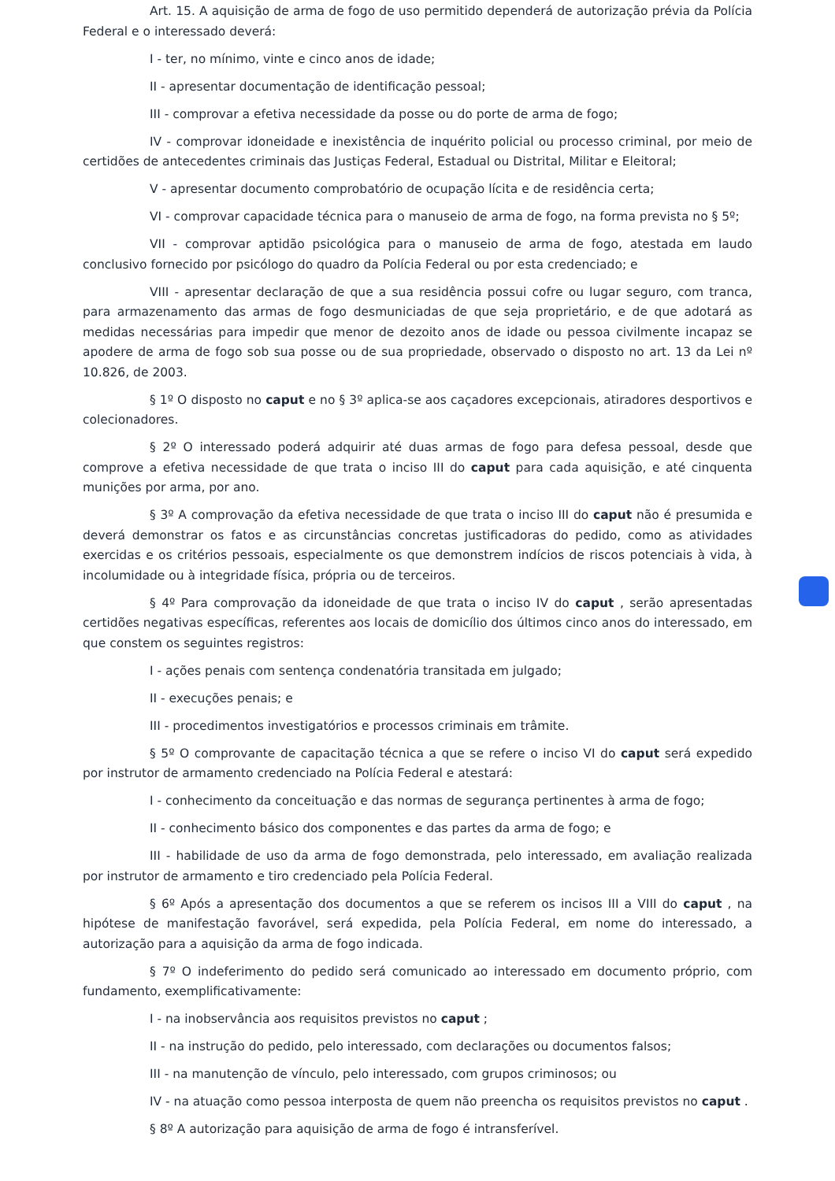Art. 15. A aquisição de arma de fogo de uso permitido dependerá de autorização prévia da Polícia Federal e o interessado deverá:
I - ter, no mínimo, vinte e cinco anos de idade;
II - apresentar documentação de identificação pessoal;
III - comprovar a efetiva necessidade da posse ou do porte de arma de fogo;
IV - comprovar idoneidade e inexistência de inquérito policial ou processo criminal, por meio de certidões de antecedentes criminais das Justiças Federal, Estadual ou Distrital, Militar e Eleitoral;
V - apresentar documento comprobatório de ocupação lícita e de residência certa;
VI - comprovar capacidade técnica para o manuseio de arma de fogo, na forma prevista no § 5º;
VII - comprovar aptidão psicológica para o manuseio de arma de fogo, atestada em laudo conclusivo fornecido por psicólogo do quadro da Polícia Federal ou por esta credenciado; e
VIII - apresentar declaração de que a sua residência possui cofre ou lugar seguro, com tranca, para armazenamento das armas de fogo desmuniciadas de que seja proprietário, e de que adotará as medidas necessárias para impedir que menor de dezoito anos de idade ou pessoa civilmente incapaz se apodere de arma de fogo sob sua posse ou de sua propriedade, observado o disposto no art. 13 da Lei nº 10.826, de 2003.
§ 1º O disposto no caput e no § 3º aplica-se aos caçadores excepcionais, atiradores desportivos e colecionadores.
§ 2º O interessado poderá adquirir até duas armas de fogo para defesa pessoal, desde que comprove a efetiva necessidade de que trata o inciso III do caput para cada aquisição, e até cinquenta munições por arma, por ano.
§ 3º A comprovação da efetiva necessidade de que trata o inciso III do caput não é presumida e deverá demonstrar os fatos e as circunstâncias concretas justificadoras do pedido, como as atividades exercidas e os critérios pessoais, especialmente os que demonstrem indícios de riscos potenciais à vida, à incolumidade ou à integridade física, própria ou de terceiros.
§ 4º Para comprovação da idoneidade de que trata o inciso IV do caput , serão apresentadas certidões negativas específicas, referentes aos locais de domicílio dos últimos cinco anos do interessado, em que constem os seguintes registros:
I - ações penais com sentença condenatória transitada em julgado;
II - execuções penais; e
III - procedimentos investigatórios e processos criminais em trâmite.
§ 5º O comprovante de capacitação técnica a que se refere o inciso VI do caput será expedido por instrutor de armamento credenciado na Polícia Federal e atestará:
I - conhecimento da conceituação e das normas de segurança pertinentes à arma de fogo;
II - conhecimento básico dos componentes e das partes da arma de fogo; e
III - habilidade de uso da arma de fogo demonstrada, pelo interessado, em avaliação realizada por instrutor de armamento e tiro credenciado pela Polícia Federal.
§ 6º Após a apresentação dos documentos a que se referem os incisos III a VIII do caput , na hipótese de manifestação favorável, será expedida, pela Polícia Federal, em nome do interessado, a autorização para a aquisição da arma de fogo indicada.
§ 7º O indeferimento do pedido será comunicado ao interessado em documento próprio, com fundamento, exemplificativamente:
I - na inobservância aos requisitos previstos no caput ;
II - na instrução do pedido, pelo interessado, com declarações ou documentos falsos;
III - na manutenção de vínculo, pelo interessado, com grupos criminosos; ou
IV - na atuação como pessoa interposta de quem não preencha os requisitos previstos no caput .
§ 8º A autorização para aquisição de arma de fogo é intransferível.